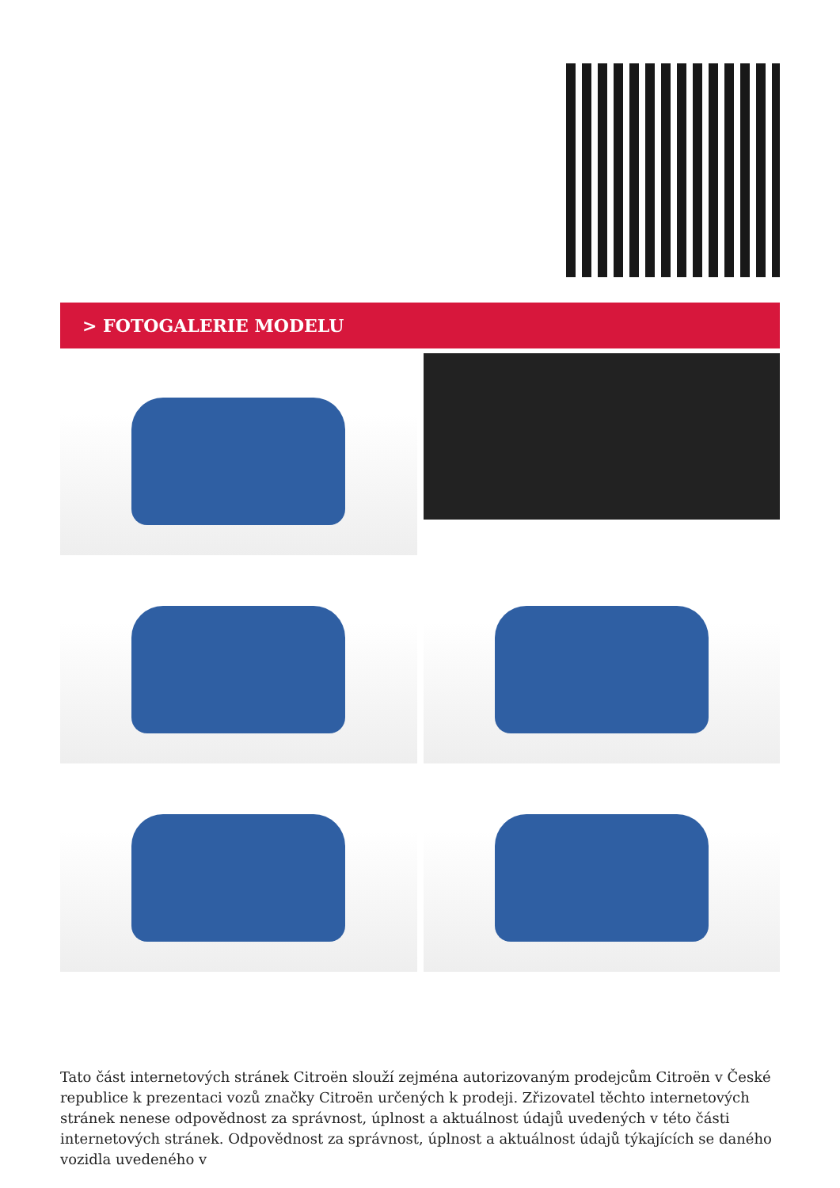> FOTOGALERIE MODELU
Tato část internetových stránek Citroën slouží zejména autorizovaným prodejcům Citroën v České republice k prezentaci vozů značky Citroën určených k prodeji. Zřizovatel těchto internetových stránek nenese odpovědnost za správnost, úplnost a aktuálnost údajů uvedených v této části internetových stránek. Odpovědnost za správnost, úplnost a aktuálnost údajů týkajících se daného vozidla uvedeného v